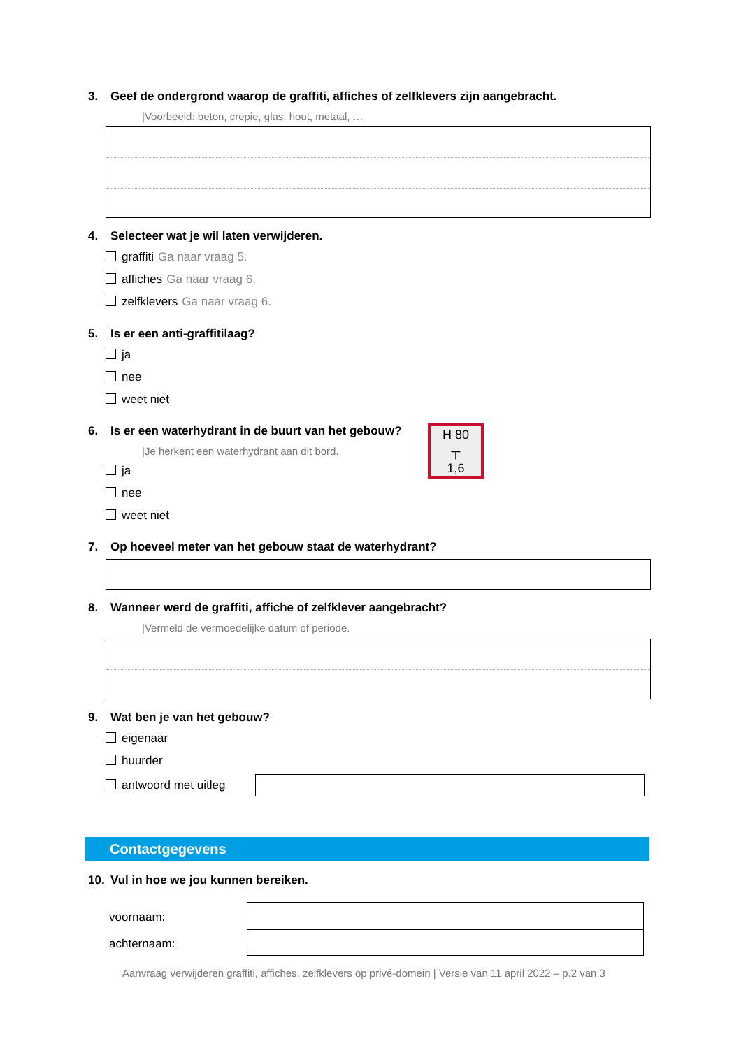3. Geef de ondergrond waarop de graffiti, affiches of zelfklevers zijn aangebracht.
|Voorbeeld: beton, crepie, glas, hout, metaal, …
4. Selecteer wat je wil laten verwijderen.
graffiti Ga naar vraag 5.
affiches Ga naar vraag 6.
zelfklevers Ga naar vraag 6.
5. Is er een anti-graffitilaag?
ja
nee
weet niet
6. Is er een waterhydrant in de buurt van het gebouw?
|Je herkent een waterhydrant aan dit bord.
H 80
┬
1,6
ja
nee
weet niet
7. Op hoeveel meter van het gebouw staat de waterhydrant?
8. Wanneer werd de graffiti, affiche of zelfklever aangebracht?
|Vermeld de vermoedelijke datum of periode.
9. Wat ben je van het gebouw?
eigenaar
huurder
antwoord met uitleg
Contactgegevens
10. Vul in hoe we jou kunnen bereiken.
voornaam:
achternaam:
Aanvraag verwijderen graffiti, affiches, zelfklevers op privé-domein | Versie van 11 april 2022 – p.2 van 3